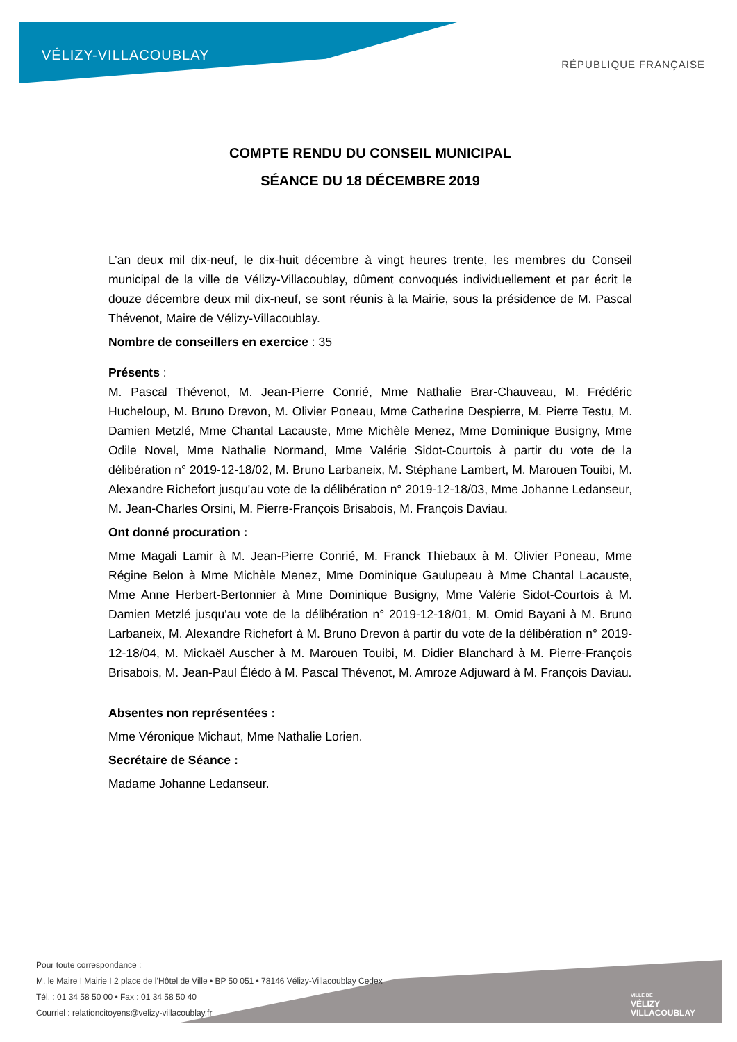VÉLIZY-VILLACOUBLAY
RÉPUBLIQUE FRANÇAISE
COMPTE RENDU DU CONSEIL MUNICIPAL
SÉANCE DU 18 DÉCEMBRE 2019
L’an deux mil dix-neuf, le dix-huit décembre à vingt heures trente, les membres du Conseil municipal de la ville de Vélizy-Villacoublay, dûment convoqués individuellement et par écrit le douze décembre deux mil dix-neuf, se sont réunis à la Mairie, sous la présidence de M. Pascal Thévenot, Maire de Vélizy-Villacoublay.
Nombre de conseillers en exercice : 35
Présents :
M. Pascal Thévenot, M. Jean-Pierre Conrié, Mme Nathalie Brar-Chauveau, M. Frédéric Hucheloup, M. Bruno Drevon, M. Olivier Poneau, Mme Catherine Despierre, M. Pierre Testu, M. Damien Metzlé, Mme Chantal Lacauste, Mme Michèle Menez, Mme Dominique Busigny, Mme Odile Novel, Mme Nathalie Normand, Mme Valérie Sidot-Courtois à partir du vote de la délibération n° 2019-12-18/02, M. Bruno Larbaneix, M. Stéphane Lambert, M. Marouen Touibi, M. Alexandre Richefort jusqu'au vote de la délibération n° 2019-12-18/03, Mme Johanne Ledanseur, M. Jean-Charles Orsini, M. Pierre-François Brisabois, M. François Daviau.
Ont donné procuration :
Mme Magali Lamir à M. Jean-Pierre Conrié, M. Franck Thiebaux à M. Olivier Poneau, Mme Régine Belon à Mme Michèle Menez, Mme Dominique Gaulupeau à Mme Chantal Lacauste, Mme Anne Herbert-Bertonnier à Mme Dominique Busigny, Mme Valérie Sidot-Courtois à M. Damien Metzlé jusqu'au vote de la délibération n° 2019-12-18/01, M. Omid Bayani à M. Bruno Larbaneix, M. Alexandre Richefort à M. Bruno Drevon à partir du vote de la délibération n° 2019-12-18/04, M. Mickaël Auscher à M. Marouen Touibi, M. Didier Blanchard à M. Pierre-François Brisabois, M. Jean-Paul Élédo à M. Pascal Thévenot, M. Amroze Adjuward à M. François Daviau.
Absentes non représentées :
Mme Véronique Michaut, Mme Nathalie Lorien.
Secrétaire de Séance :
Madame Johanne Ledanseur.
Pour toute correspondance :
M. le Maire I Mairie I 2 place de l’Hôtel de Ville • BP 50 051 • 78146 Vélizy-Villacoublay Cedex
Tél. : 01 34 58 50 00 • Fax : 01 34 58 50 40
Courriel : relationcitoyens@velizy-villacoublay.fr
VILLE DE
VÉLIZY
VILLACOUBLAY